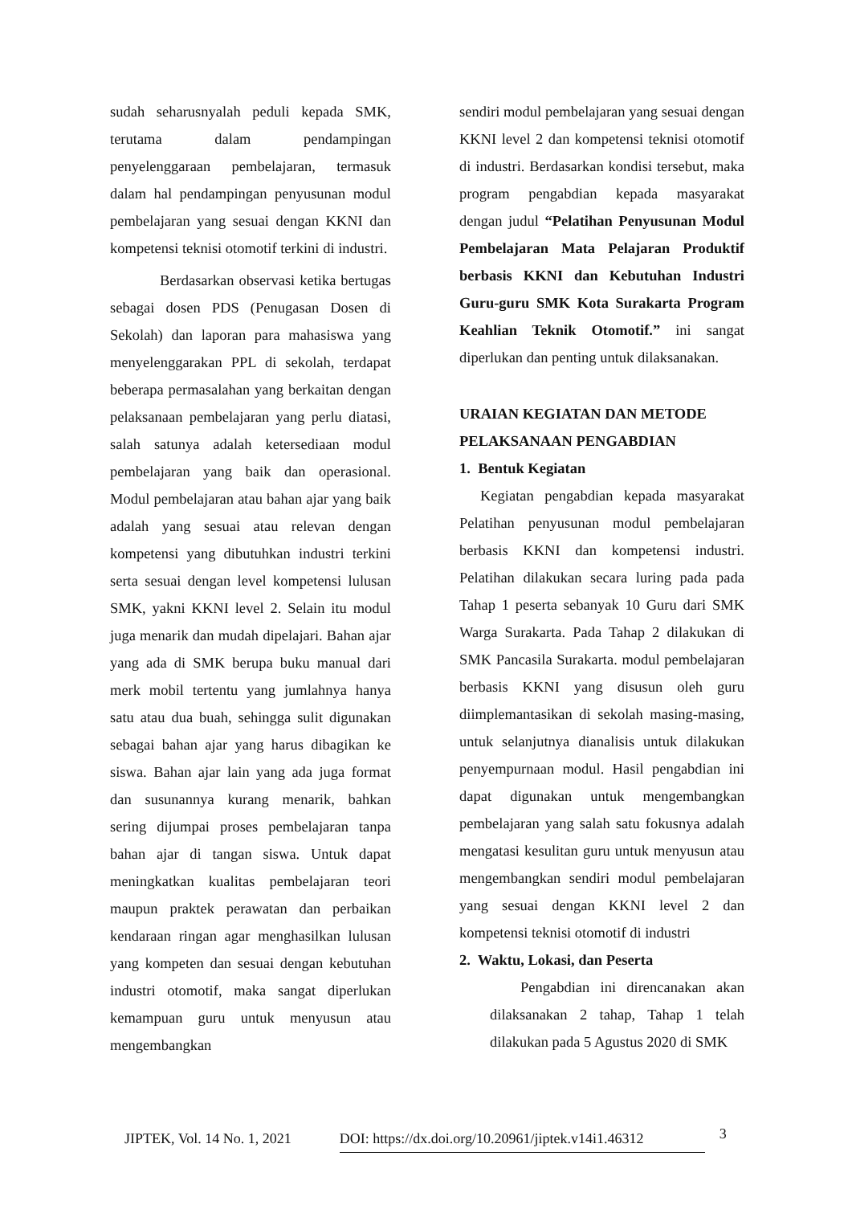sudah seharusnyalah peduli kepada SMK, terutama dalam pendampingan penyelenggaraan pembelajaran, termasuk dalam hal pendampingan penyusunan modul pembelajaran yang sesuai dengan KKNI dan kompetensi teknisi otomotif terkini di industri.
Berdasarkan observasi ketika bertugas sebagai dosen PDS (Penugasan Dosen di Sekolah) dan laporan para mahasiswa yang menyelenggarakan PPL di sekolah, terdapat beberapa permasalahan yang berkaitan dengan pelaksanaan pembelajaran yang perlu diatasi, salah satunya adalah ketersediaan modul pembelajaran yang baik dan operasional. Modul pembelajaran atau bahan ajar yang baik adalah yang sesuai atau relevan dengan kompetensi yang dibutuhkan industri terkini serta sesuai dengan level kompetensi lulusan SMK, yakni KKNI level 2. Selain itu modul juga menarik dan mudah dipelajari. Bahan ajar yang ada di SMK berupa buku manual dari merk mobil tertentu yang jumlahnya hanya satu atau dua buah, sehingga sulit digunakan sebagai bahan ajar yang harus dibagikan ke siswa. Bahan ajar lain yang ada juga format dan susunannya kurang menarik, bahkan sering dijumpai proses pembelajaran tanpa bahan ajar di tangan siswa. Untuk dapat meningkatkan kualitas pembelajaran teori maupun praktek perawatan dan perbaikan kendaraan ringan agar menghasilkan lulusan yang kompeten dan sesuai dengan kebutuhan industri otomotif, maka sangat diperlukan kemampuan guru untuk menyusun atau mengembangkan
sendiri modul pembelajaran yang sesuai dengan KKNI level 2 dan kompetensi teknisi otomotif di industri. Berdasarkan kondisi tersebut, maka program pengabdian kepada masyarakat dengan judul “Pelatihan Penyusunan Modul Pembelajaran Mata Pelajaran Produktif berbasis KKNI dan Kebutuhan Industri Guru-guru SMK Kota Surakarta Program Keahlian Teknik Otomotif.” ini sangat diperlukan dan penting untuk dilaksanakan.
URAIAN KEGIATAN DAN METODE PELAKSANAAN PENGABDIAN
1. Bentuk Kegiatan
Kegiatan pengabdian kepada masyarakat Pelatihan penyusunan modul pembelajaran berbasis KKNI dan kompetensi industri. Pelatihan dilakukan secara luring pada pada Tahap 1 peserta sebanyak 10 Guru dari SMK Warga Surakarta. Pada Tahap 2 dilakukan di SMK Pancasila Surakarta. modul pembelajaran berbasis KKNI yang disusun oleh guru diimplemantasikan di sekolah masing-masing, untuk selanjutnya dianalisis untuk dilakukan penyempurnaan modul. Hasil pengabdian ini dapat digunakan untuk mengembangkan pembelajaran yang salah satu fokusnya adalah mengatasi kesulitan guru untuk menyusun atau mengembangkan sendiri modul pembelajaran yang sesuai dengan KKNI level 2 dan kompetensi teknisi otomotif di industri
2. Waktu, Lokasi, dan Peserta
Pengabdian ini direncanakan akan dilaksanakan 2 tahap, Tahap 1 telah dilakukan pada 5 Agustus 2020 di SMK
JIPTEK, Vol. 14 No. 1, 2021 DOI: https://dx.doi.org/10.20961/jiptek.v14i1.46312 3